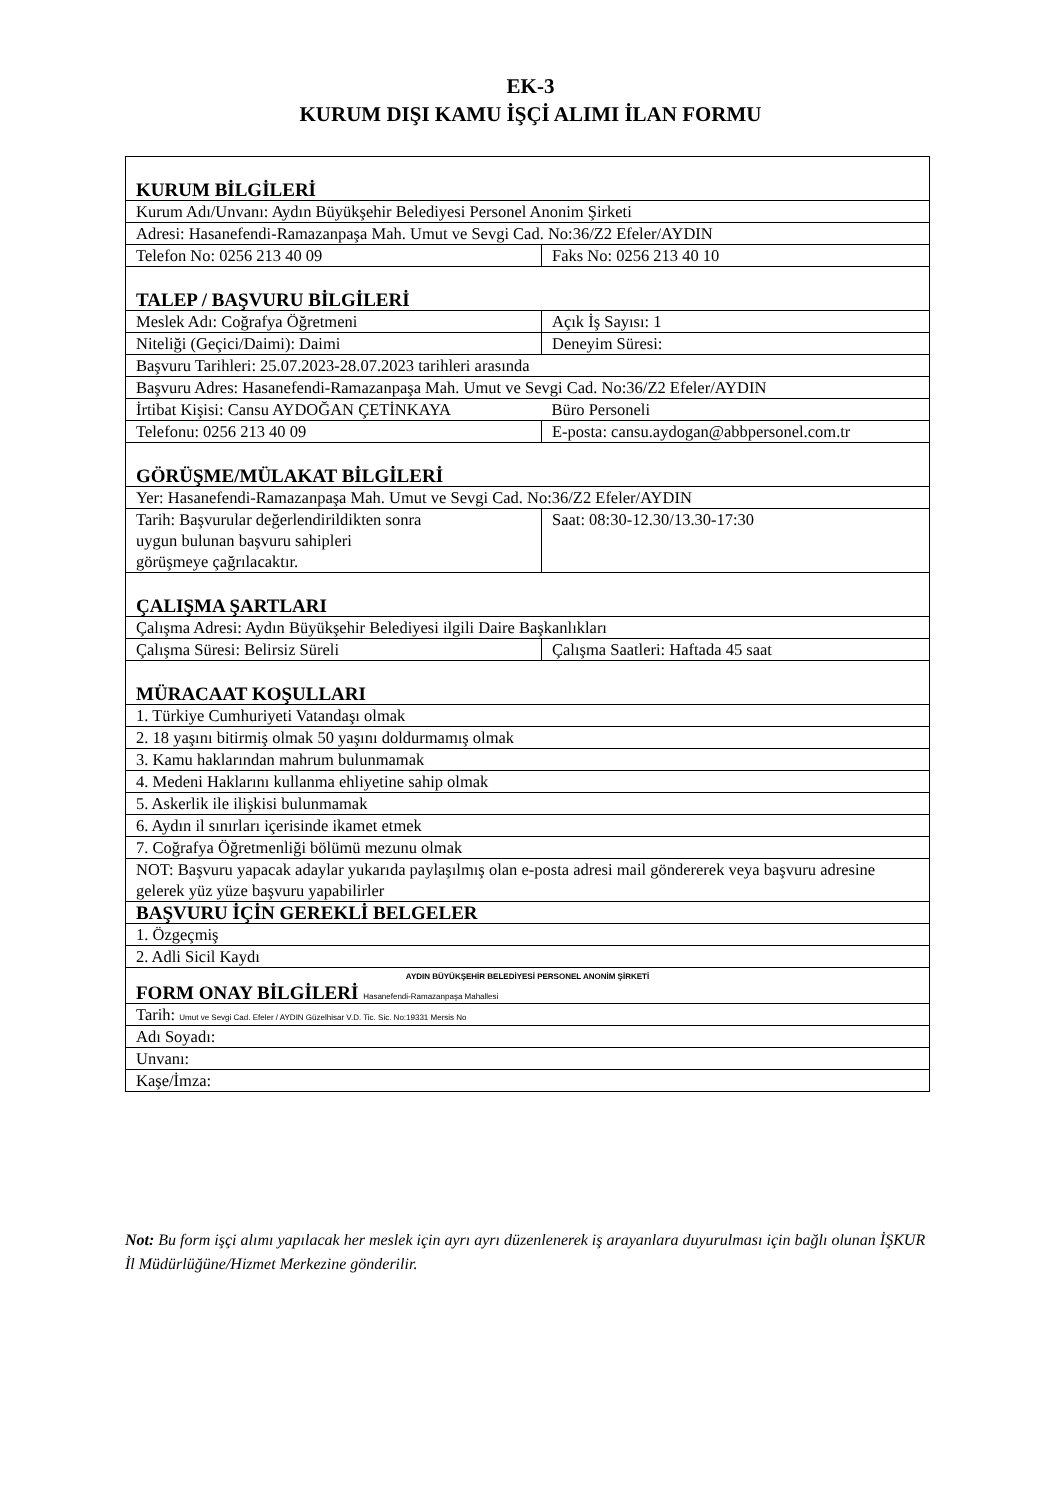EK-3
KURUM DIŞI KAMU İŞÇİ ALIMI İLAN FORMU
| KURUM BİLGİLERİ | |
| Kurum Adı/Unvanı: Aydın Büyükşehir Belediyesi Personel Anonim Şirketi | |
| Adresi: Hasanefendi-Ramazanpaşa Mah. Umut ve Sevgi Cad. No:36/Z2 Efeler/AYDIN | |
| Telefon No: 0256 213 40 09 | Faks No: 0256 213 40 10 |
| TALEP / BAŞVURU BİLGİLERİ | |
| Meslek Adı: Coğrafya Öğretmeni | Açık İş Sayısı: 1 |
| Niteliği (Geçici/Daimi): Daimi | Deneyim Süresi: |
| Başvuru Tarihleri: 25.07.2023-28.07.2023 tarihleri arasında | |
| Başvuru Adres: Hasanefendi-Ramazanpaşa Mah. Umut ve Sevgi Cad. No:36/Z2 Efeler/AYDIN | |
| İrtibat Kişisi: Cansu AYDOĞAN ÇETİNKAYA | Büro Personeli |
| Telefonu: 0256 213 40 09 | E-posta: cansu.aydogan@abbpersonel.com.tr |
| GÖRÜŞME/MÜLAKAT BİLGİLERİ | |
| Yer: Hasanefendi-Ramazanpaşa Mah. Umut ve Sevgi Cad. No:36/Z2 Efeler/AYDIN | |
| Tarih: Başvurular değerlendirildikten sonra uygun bulunan başvuru sahipleri görüşmeye çağrılacaktır. | Saat: 08:30-12.30/13.30-17:30 |
| ÇALIŞMA ŞARTLARI | |
| Çalışma Adresi: Aydın Büyükşehir Belediyesi ilgili Daire Başkanlıkları | |
| Çalışma Süresi: Belirsiz Süreli | Çalışma Saatleri: Haftada 45 saat |
| MÜRACAAT KOŞULLARI | |
| 1. Türkiye Cumhuriyeti Vatandaşı olmak | |
| 2. 18 yaşını bitirmiş olmak 50 yaşını doldurmamış olmak | |
| 3. Kamu haklarından mahrum bulunmamak | |
| 4. Medeni Haklarını kullanma ehliyetine sahip olmak | |
| 5. Askerlik ile ilişkisi bulunmamak | |
| 6. Aydın il sınırları içerisinde ikamet etmek | |
| 7. Coğrafya Öğretmenliği bölümü mezunu olmak | |
| NOT: Başvuru yapacak adaylar yukarıda paylaşılmış olan e-posta adresi mail göndererek veya başvuru adresine gelerek yüz yüze başvuru yapabilirler | |
| BAŞVURU İÇİN GEREKLİ BELGELER | |
| 1. Özgeçmiş | |
| 2. Adli Sicil Kaydı | |
| AYDIN BÜYÜKŞEHİR BELEDİYESİ PERSONEL ANONİM ŞİRKETİ FORM ONAY BİLGİLERİ Hasanefendi-Ramazanpaşa Mahallesi | |
| Tarih: Umut ve Sevgi Cad. Efeler / AYDIN Güzelhisar V.D. Tic. Sic. No:19331 Mersis No | |
| Adı Soyadı: | |
| Unvanı: | |
| Kaşe/İmza: | |
Not: Bu form işçi alımı yapılacak her meslek için ayrı ayrı düzenlenerek iş arayanlara duyurulması için bağlı olunan İŞKUR İl Müdürlüğüne/Hizmet Merkezine gönderilir.